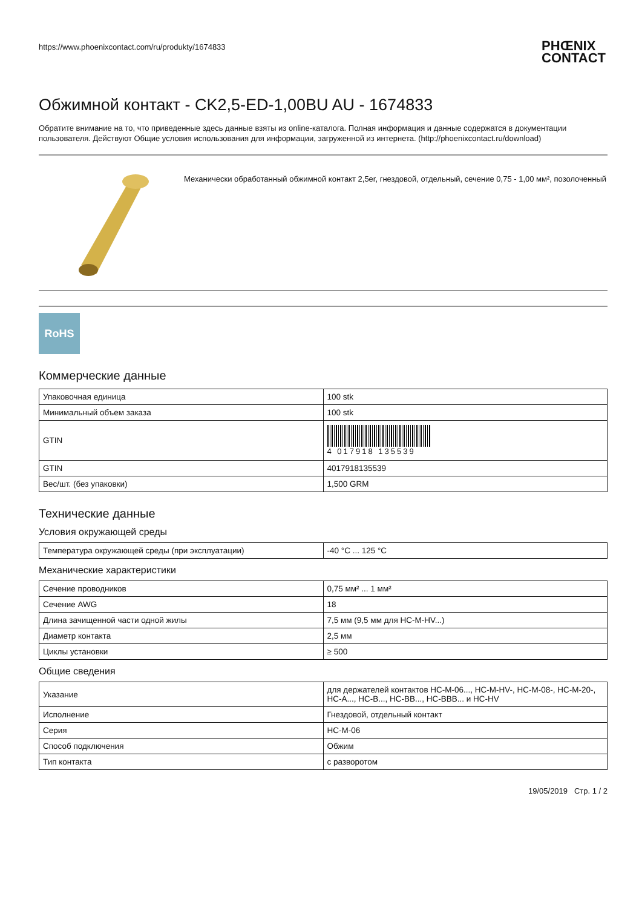https://www.phoenixcontact.com/ru/produkty/1674833
PHŒNIX
CONTACT
Обжимной контакт - CK2,5-ED-1,00BU AU - 1674833
Обратите внимание на то, что приведенные здесь данные взяты из online-каталога. Полная информация и данные содержатся в документации пользователя. Действуют Общие условия использования для информации, загруженной из интернета. (http://phoenixcontact.ru/download)
Механически обработанный обжимной контакт 2,5er, гнездовой, отдельный, сечение 0,75 - 1,00 мм², позолоченный
RoHS
Коммерческие данные
| Упаковочная единица | 100 stk |
| Минимальный объем заказа | 100 stk |
| GTIN | 4 017918 135539 |
| GTIN | 4017918135539 |
| Вес/шт. (без упаковки) | 1,500 GRM |
Технические данные
Условия окружающей среды
| Температура окружающей среды (при эксплуатации) | -40 °C ... 125 °C |
Механические характеристики
| Сечение проводников | 0,75 мм² ... 1 мм² |
| Сечение AWG | 18 |
| Длина зачищенной части одной жилы | 7,5 мм (9,5 мм для HC-M-HV...) |
| Диаметр контакта | 2,5 мм |
| Циклы установки | ≥ 500 |
Общие сведения
| Указание | для держателей контактов HC-M-06..., HC-M-HV-, HC-M-08-, HC-M-20-, HC-A..., HC-B..., HC-BB..., HC-BBB... и HC-HV |
| Исполнение | Гнездовой, отдельный контакт |
| Серия | HC-M-06 |
| Способ подключения | Обжим |
| Тип контакта | с разворотом |
19/05/2019 Стр. 1 / 2